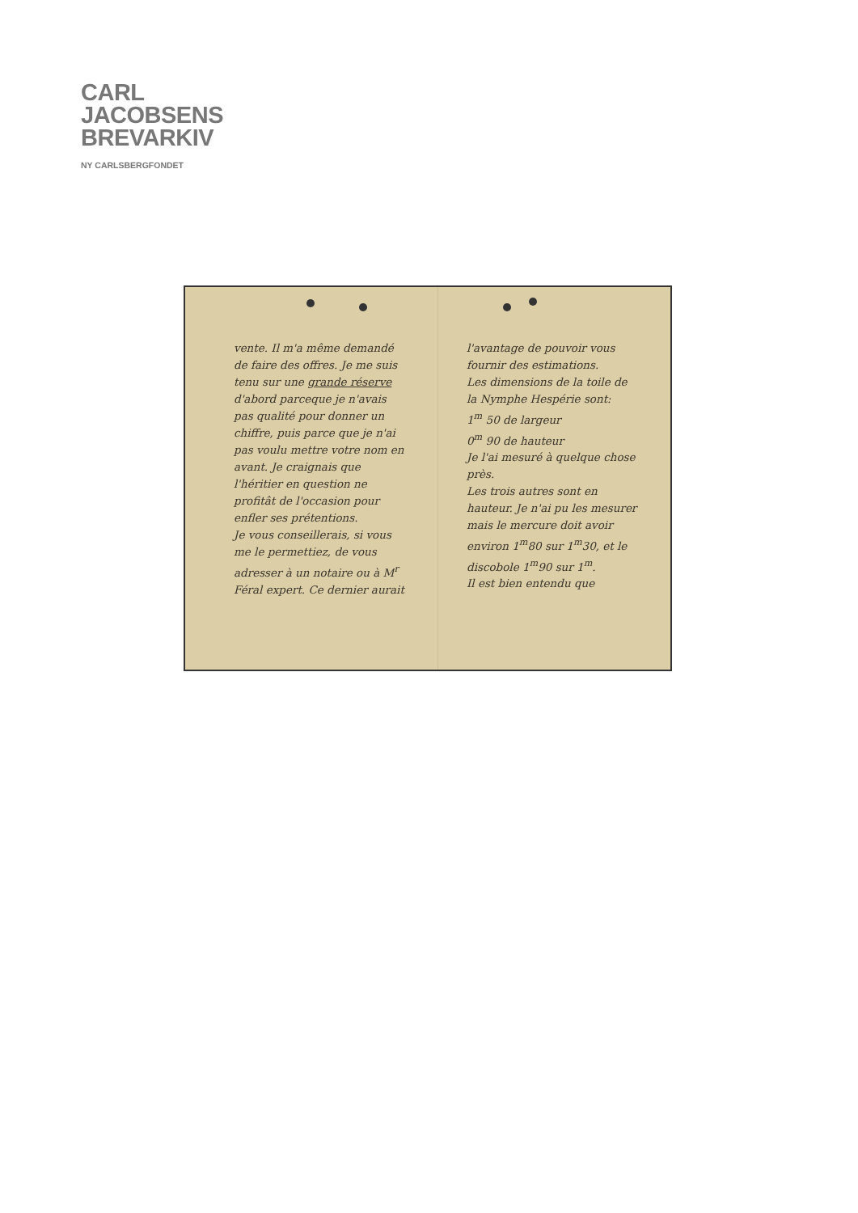CARL
JACOBSENS
BREVARKIV
NY CARLSBERGFONDET
vente. Il m'a même demandé de faire des offres. Je me suis tenu sur une grande réserve d'abord parceque je n'avais pas qualité pour donner un chiffre, puis parce que je n'ai pas voulu mettre votre nom en avant. Je craignais que l'héritier en question ne profitât de l'occasion pour enfler ses prétentions.
Je vous conseillerais, si vous me le permettiez, de vous adresser à un notaire ou à M<sup>r</sup> Féral expert. Ce dernier aurait
l'avantage de pouvoir vous fournir des estimations.
Les dimensions de la toile de la Nymphe Hespérie sont:
1<sup>m</sup> 50 de largeur
0<sup>m</sup> 90 de hauteur
Je l'ai mesuré à quelque chose près.
Les trois autres sont en hauteur. Je n'ai pu les mesurer mais le mercure doit avoir environ 1<sup>m</sup>80 sur 1<sup>m</sup>30, et le discobole 1<sup>m</sup>90 sur 1<sup>m</sup>.
Il est bien entendu que